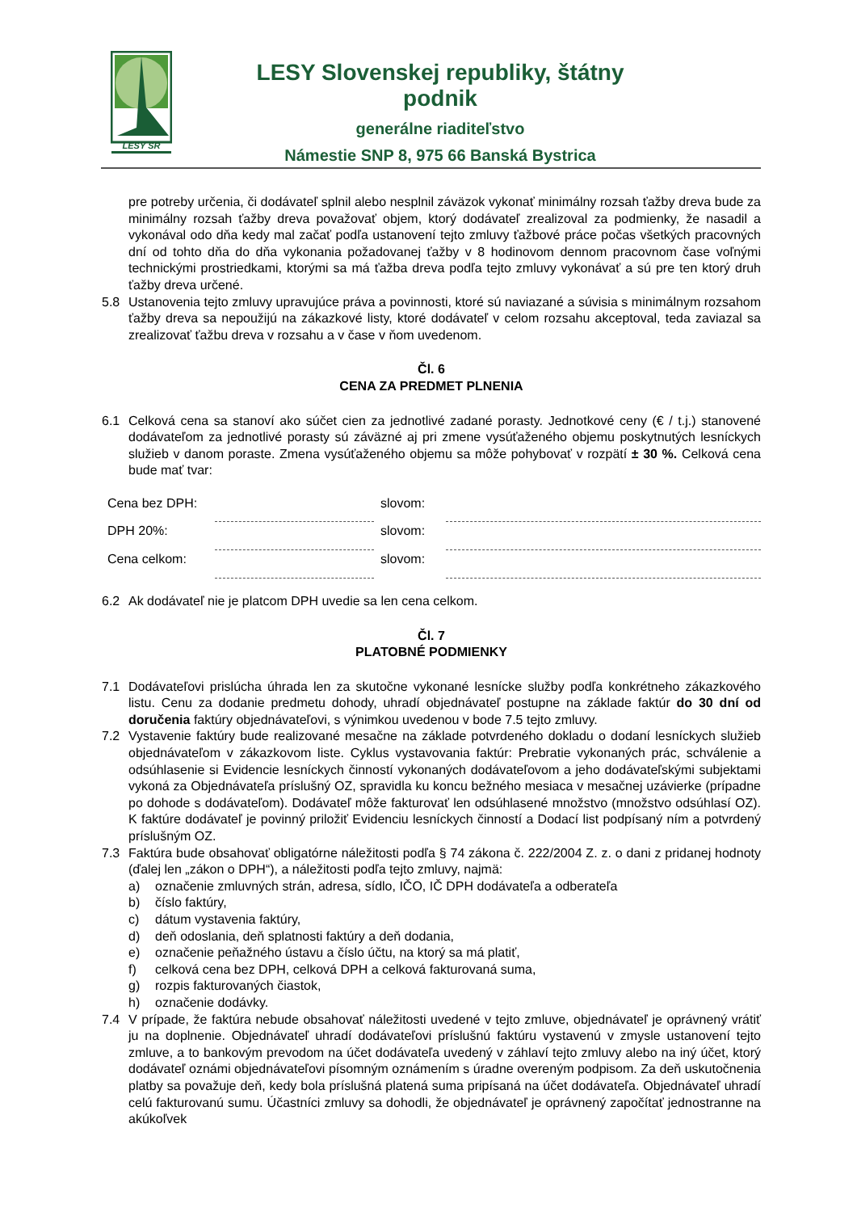LESY SR
LESY Slovenskej republiky, štátny podnik
generálne riaditeľstvo
Námestie SNP 8, 975 66 Banská Bystrica
pre potreby určenia, či dodávateľ splnil alebo nesplnil záväzok vykonať minimálny rozsah ťažby dreva bude za minimálny rozsah ťažby dreva považovať objem, ktorý dodávateľ zrealizoval za podmienky, že nasadil a vykonával odo dňa kedy mal začať podľa ustanovení tejto zmluvy ťažbové práce počas všetkých pracovných dní od tohto dňa do dňa vykonania požadovanej ťažby v 8 hodinovom dennom pracovnom čase voľnými technickými prostriedkami, ktorými sa má ťažba dreva podľa tejto zmluvy vykonávať a sú pre ten ktorý druh ťažby dreva určené.
5.8 Ustanovenia tejto zmluvy upravujúce práva a povinnosti, ktoré sú naviazané a súvisia s minimálnym rozsahom ťažby dreva sa nepoužijú na zákazkové listy, ktoré dodávateľ v celom rozsahu akceptoval, teda zaviazal sa zrealizovať ťažbu dreva v rozsahu a v čase v ňom uvedenom.
Čl. 6
CENA ZA PREDMET PLNENIA
6.1 Celková cena sa stanoví ako súčet cien za jednotlivé zadané porasty. Jednotkové ceny (€ / t.j.) stanovené dodávateľom za jednotlivé porasty sú záväzné aj pri zmene vysúťaženého objemu poskytnutých lesníckych služieb v danom poraste. Zmena vysúťaženého objemu sa môže pohybovať v rozpätí ± 30 %. Celková cena bude mať tvar:
| Cena bez DPH: | | slovom: | |
| DPH 20%: | | slovom: | |
| Cena celkom: | | slovom: | |
6.2 Ak dodávateľ nie je platcom DPH uvedie sa len cena celkom.
Čl. 7
PLATOBNÉ PODMIENKY
7.1 Dodávateľovi prislúcha úhrada len za skutočne vykonané lesnícke služby podľa konkrétneho zákazkového listu. Cenu za dodanie predmetu dohody, uhradí objednávateľ postupne na základe faktúr do 30 dní od doručenia faktúry objednávateľovi, s výnimkou uvedenou v bode 7.5 tejto zmluvy.
7.2 Vystavenie faktúry bude realizované mesačne na základe potvrdeného dokladu o dodaní lesníckych služieb objednávateľom v zákazkovom liste. Cyklus vystavovania faktúr: Prebratie vykonaných prác, schválenie a odsúhlasenie si Evidencie lesníckych činností vykonaných dodávateľovom a jeho dodávateľskými subjektami vykoná za Objednávateľa príslušný OZ, spravidla ku koncu bežného mesiaca v mesačnej uzávierke (prípadne po dohode s dodávateľom). Dodávateľ môže fakturovať len odsúhlasené množstvo (množstvo odsúhlasí OZ). K faktúre dodávateľ je povinný priložiť Evidenciu lesníckych činností a Dodací list podpísaný ním a potvrdený príslušným OZ.
7.3 Faktúra bude obsahovať obligatórne náležitosti podľa § 74 zákona č. 222/2004 Z. z. o dani z pridanej hodnoty (ďalej len „zákon o DPH“), a náležitosti podľa tejto zmluvy, najmä:
a) označenie zmluvných strán, adresa, sídlo, IČO, IČ DPH dodávateľa a odberateľa
b) číslo faktúry,
c) dátum vystavenia faktúry,
d) deň odoslania, deň splatnosti faktúry a deň dodania,
e) označenie peňažného ústavu a číslo účtu, na ktorý sa má platiť,
f) celková cena bez DPH, celková DPH a celková fakturovaná suma,
g) rozpis fakturovaných čiastok,
h) označenie dodávky.
7.4 V prípade, že faktúra nebude obsahovať náležitosti uvedené v tejto zmluve, objednávateľ je oprávnený vrátiť ju na doplnenie. Objednávateľ uhradí dodávateľovi príslušnú faktúru vystavenú v zmysle ustanovení tejto zmluve, a to bankovým prevodom na účet dodávateľa uvedený v záhlaví tejto zmluvy alebo na iný účet, ktorý dodávateľ oznámi objednávateľovi písomným oznámením s úradne overeným podpisom. Za deň uskutočnenia platby sa považuje deň, kedy bola príslušná platená suma pripísaná na účet dodávateľa. Objednávateľ uhradí celú fakturovanú sumu. Účastníci zmluvy sa dohodli, že objednávateľ je oprávnený započítať jednostranne na akúkoľvek